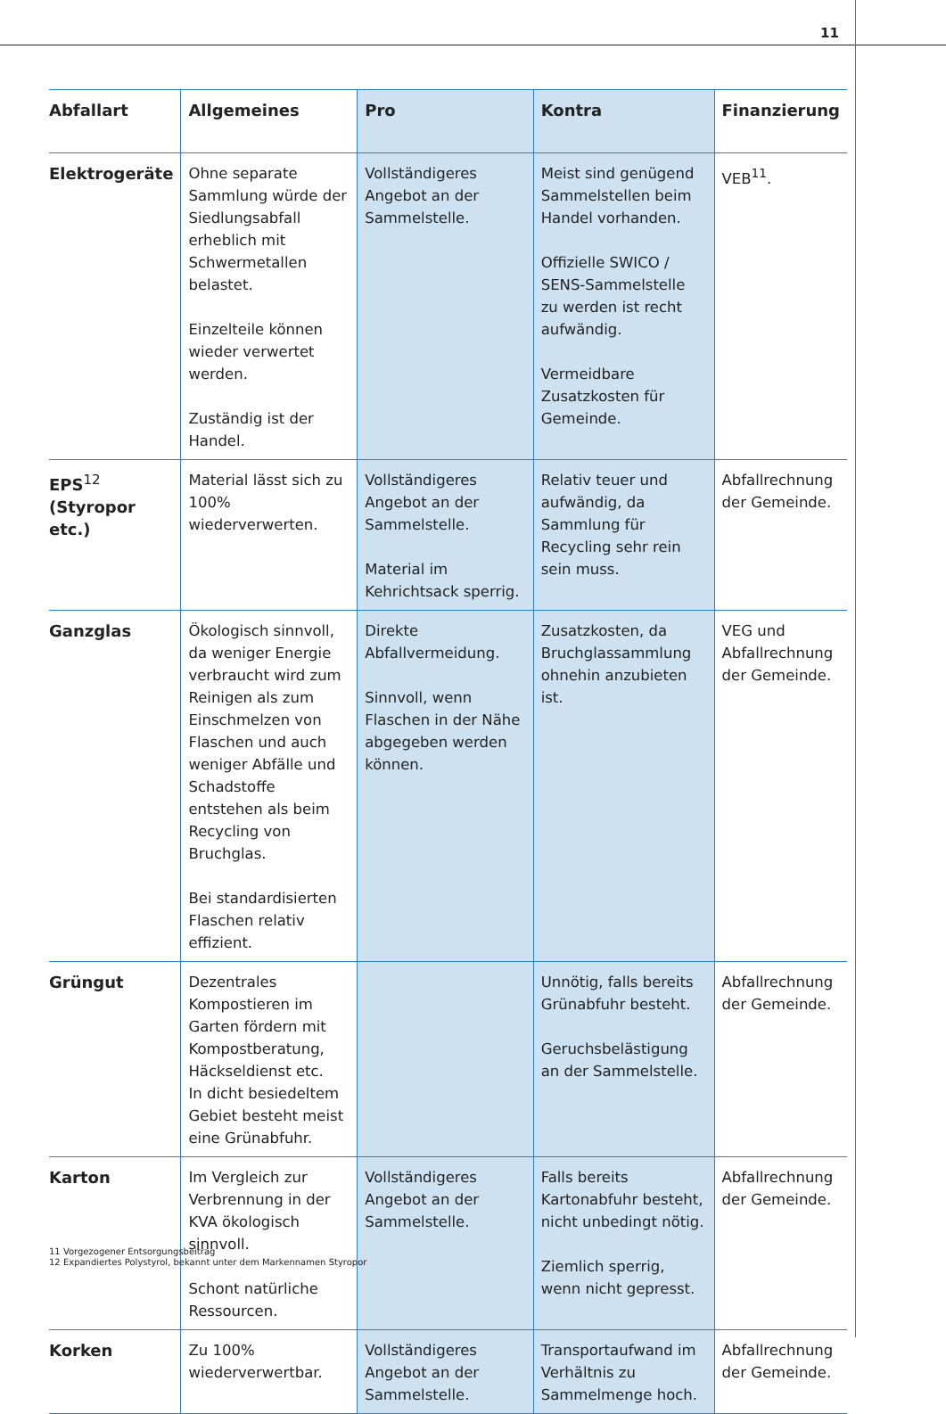11
| Abfallart | Allgemeines | Pro | Kontra | Finanzierung |
| --- | --- | --- | --- | --- |
| Elektrogeräte | Ohne separate Sammlung würde der Siedlungsabfall erheblich mit Schwermetallen belastet. Einzelteile können wieder verwertet werden. Zuständig ist der Handel. | Vollständigeres Angebot an der Sammelstelle. | Meist sind genügend Sammelstellen beim Handel vorhanden. Offizielle SWICO / SENS-Sammelstelle zu werden ist recht aufwändig. Vermeidbare Zusatzkosten für Gemeinde. | VEB<sup>11</sup>. |
| EPS<sup>12</sup> (Styropor etc.) | Material lässt sich zu 100% wiederverwerten. | Vollständigeres Angebot an der Sammelstelle. Material im Kehrichtsack sperrig. | Relativ teuer und aufwändig, da Sammlung für Recycling sehr rein sein muss. | Abfallrechnung der Gemeinde. |
| Ganzglas | Ökologisch sinnvoll, da weniger Energie verbraucht wird zum Reinigen als zum Einschmelzen von Flaschen und auch weniger Abfälle und Schadstoffe entstehen als beim Recycling von Bruchglas. Bei standardisierten Flaschen relativ effizient. | Direkte Abfallvermeidung. Sinnvoll, wenn Flaschen in der Nähe abgegeben werden können. | Zusatzkosten, da Bruchglassammlung ohnehin anzubieten ist. | VEG und Abfallrechnung der Gemeinde. |
| Grüngut | Dezentrales Kompostieren im Garten fördern mit Kompostberatung, Häckseldienst etc. In dicht besiedeltem Gebiet besteht meist eine Grünabfuhr. | | Unnötig, falls bereits Grünabfuhr besteht. Geruchsbelästigung an der Sammelstelle. | Abfallrechnung der Gemeinde. |
| Karton | Im Vergleich zur Verbrennung in der KVA ökologisch sinnvoll. Schont natürliche Ressourcen. | Vollständigeres Angebot an der Sammelstelle. | Falls bereits Kartonabfuhr besteht, nicht unbedingt nötig. Ziemlich sperrig, wenn nicht gepresst. | Abfallrechnung der Gemeinde. |
| Korken | Zu 100% wiederverwertbar. | Vollständigeres Angebot an der Sammelstelle. | Transportaufwand im Verhältnis zu Sammelmenge hoch. | Abfallrechnung der Gemeinde. |
11 Vorgezogener Entsorgungsbeitrag
12 Expandiertes Polystyrol, bekannt unter dem Markennamen Styropor